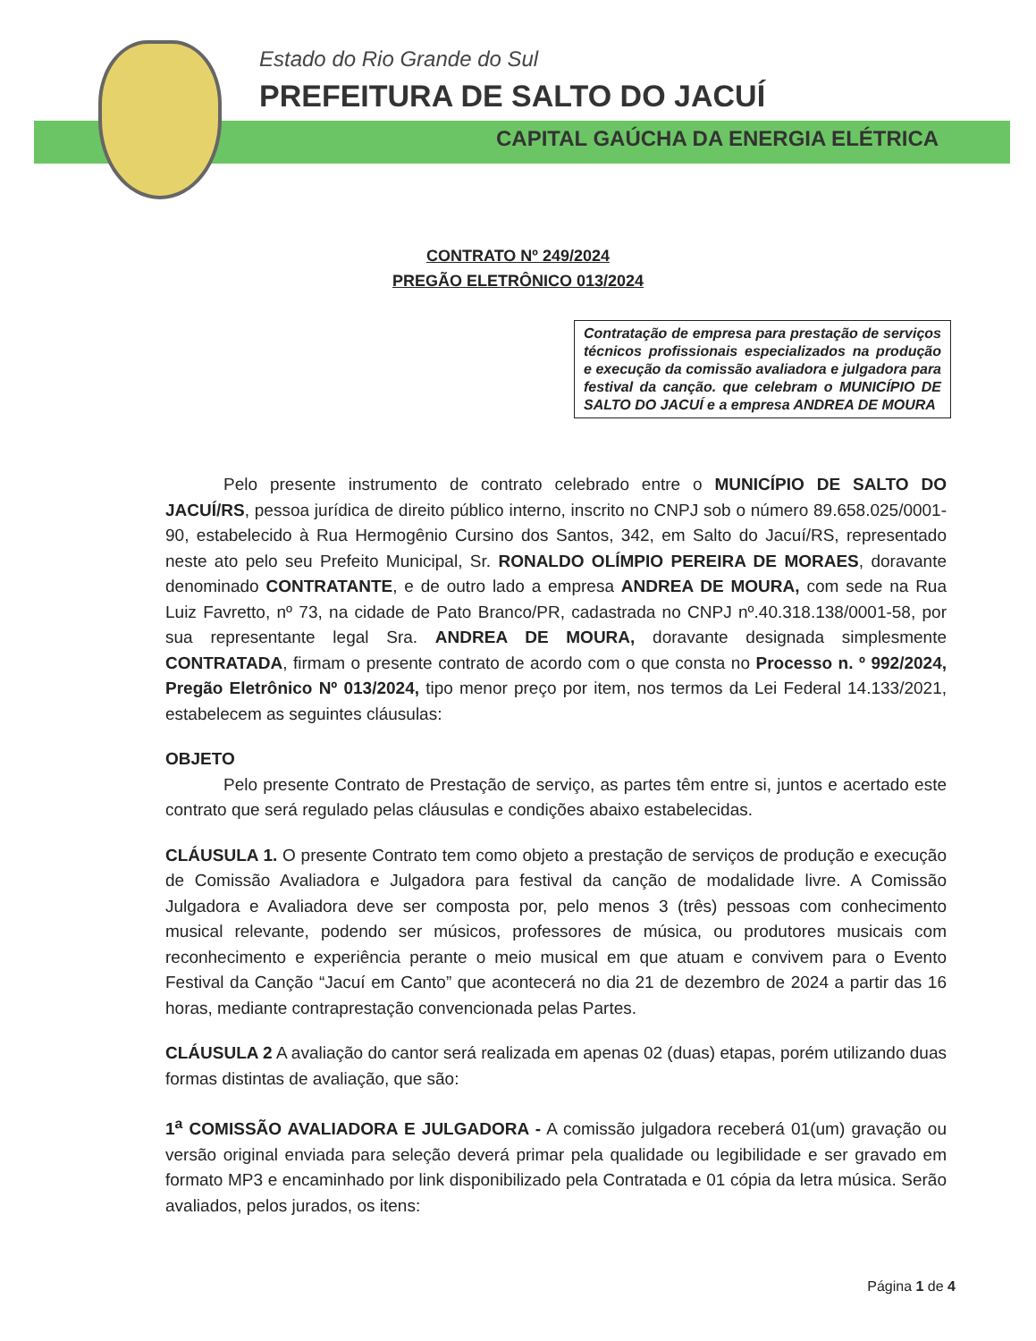Estado do Rio Grande do Sul
PREFEITURA DE SALTO DO JACUÍ
CAPITAL GAÚCHA DA ENERGIA ELÉTRICA
CONTRATO Nº 249/2024
PREGÃO ELETRÔNICO 013/2024
Contratação de empresa para prestação de serviços técnicos profissionais especializados na produção e execução da comissão avaliadora e julgadora para festival da canção. que celebram o MUNICÍPIO DE SALTO DO JACUÍ e a empresa ANDREA DE MOURA
Pelo presente instrumento de contrato celebrado entre o MUNICÍPIO DE SALTO DO JACUÍ/RS, pessoa jurídica de direito público interno, inscrito no CNPJ sob o número 89.658.025/0001-90, estabelecido à Rua Hermogênio Cursino dos Santos, 342, em Salto do Jacuí/RS, representado neste ato pelo seu Prefeito Municipal, Sr. RONALDO OLÍMPIO PEREIRA DE MORAES, doravante denominado CONTRATANTE, e de outro lado a empresa ANDREA DE MOURA, com sede na Rua Luiz Favretto, nº 73, na cidade de Pato Branco/PR, cadastrada no CNPJ nº.40.318.138/0001-58, por sua representante legal Sra. ANDREA DE MOURA, doravante designada simplesmente CONTRATADA, firmam o presente contrato de acordo com o que consta no Processo n. º 992/2024, Pregão Eletrônico Nº 013/2024, tipo menor preço por item, nos termos da Lei Federal 14.133/2021, estabelecem as seguintes cláusulas:
OBJETO
Pelo presente Contrato de Prestação de serviço, as partes têm entre si, juntos e acertado este contrato que será regulado pelas cláusulas e condições abaixo estabelecidas.
CLÁUSULA 1. O presente Contrato tem como objeto a prestação de serviços de produção e execução de Comissão Avaliadora e Julgadora para festival da canção de modalidade livre. A Comissão Julgadora e Avaliadora deve ser composta por, pelo menos 3 (três) pessoas com conhecimento musical relevante, podendo ser músicos, professores de música, ou produtores musicais com reconhecimento e experiência perante o meio musical em que atuam e convivem para o Evento Festival da Canção “Jacuí em Canto” que acontecerá no dia 21 de dezembro de 2024 a partir das 16 horas, mediante contraprestação convencionada pelas Partes.
CLÁUSULA 2 A avaliação do cantor será realizada em apenas 02 (duas) etapas, porém utilizando duas formas distintas de avaliação, que são:
1<sup>a</sup> COMISSÃO AVALIADORA E JULGADORA - A comissão julgadora receberá 01(um) gravação ou versão original enviada para seleção deverá primar pela qualidade ou legibilidade e ser gravado em formato MP3 e encaminhado por link disponibilizado pela Contratada e 01 cópia da letra música. Serão avaliados, pelos jurados, os itens:
Página 1 de 4